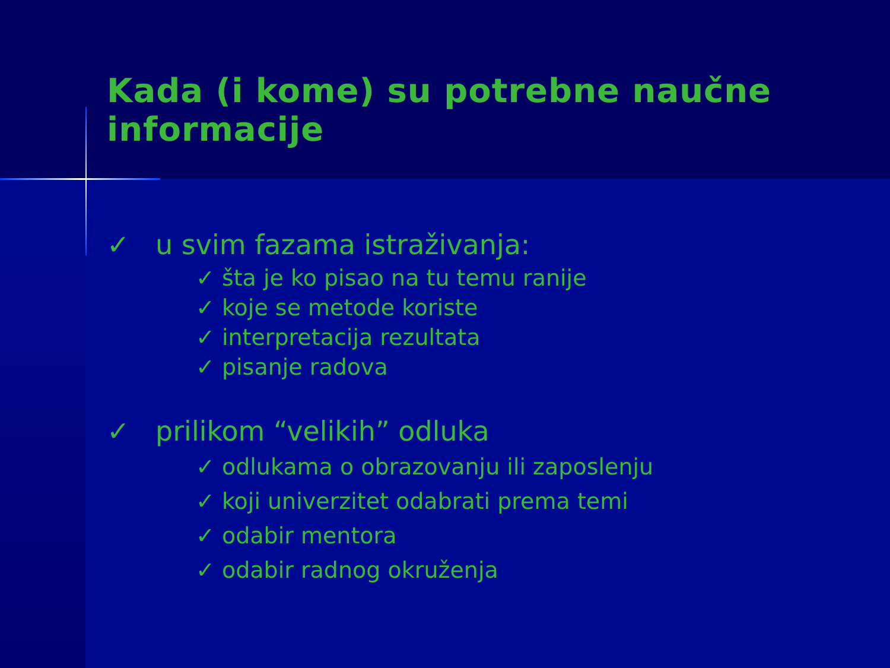Kada (i kome) su potrebne naučne informacije
✓ u svim fazama istraživanja:
✓ šta je ko pisao na tu temu ranije
✓ koje se metode koriste
✓ interpretacija rezultata
✓ pisanje radova
✓ prilikom “velikih” odluka
✓ odlukama o obrazovanju ili zaposlenju
✓ koji univerzitet odabrati prema temi
✓ odabir mentora
✓ odabir radnog okruženja